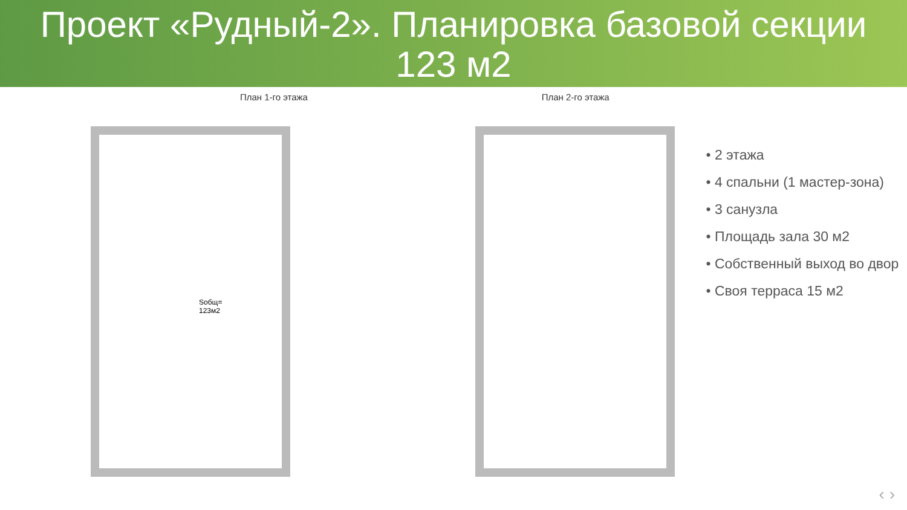Проект «Рудный-2». Планировка базовой секции
123 м2
План 1-го этажа
Sобщ=
123м2
План 2-го этажа
• 2 этажа
• 4 спальни (1 мастер-зона)
• 3 санузла
• Площадь зала 30 м2
• Собственный выход во двор
• Своя терраса 15 м2
‹ ›